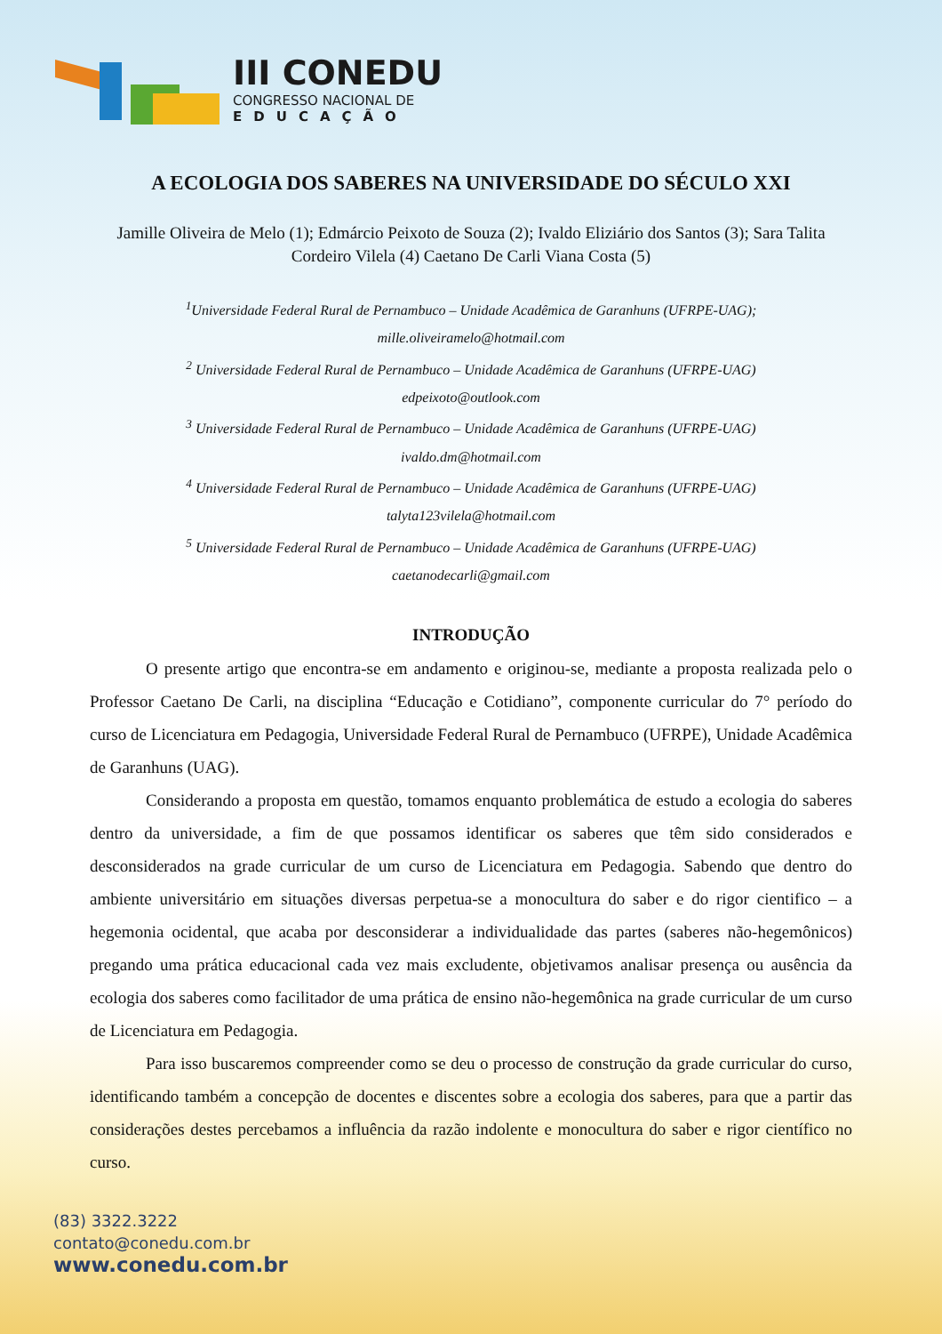III CONEDU
CONGRESSO NACIONAL DE
EDUCAÇÃO
A ECOLOGIA DOS SABERES NA UNIVERSIDADE DO SÉCULO XXI
Jamille Oliveira de Melo (1); Edmárcio Peixoto de Souza (2); Ivaldo Eliziário dos Santos (3); Sara Talita Cordeiro Vilela (4) Caetano De Carli Viana Costa (5)
<sup>1</sup> Universidade Federal Rural de Pernambuco – Unidade Acadêmica de Garanhuns (UFRPE-UAG);
mille.oliveiramelo@hotmail.com
<sup>2</sup> Universidade Federal Rural de Pernambuco – Unidade Acadêmica de Garanhuns (UFRPE-UAG)
edpeixoto@outlook.com
<sup>3</sup> Universidade Federal Rural de Pernambuco – Unidade Acadêmica de Garanhuns (UFRPE-UAG)
ivaldo.dm@hotmail.com
<sup>4</sup> Universidade Federal Rural de Pernambuco – Unidade Acadêmica de Garanhuns (UFRPE-UAG)
talyta123vilela@hotmail.com
<sup>5</sup> Universidade Federal Rural de Pernambuco – Unidade Acadêmica de Garanhuns (UFRPE-UAG)
caetanodecarli@gmail.com
INTRODUÇÃO
O presente artigo que encontra-se em andamento e originou-se, mediante a proposta realizada pelo o Professor Caetano De Carli, na disciplina “Educação e Cotidiano”, componente curricular do 7° período do curso de Licenciatura em Pedagogia, Universidade Federal Rural de Pernambuco (UFRPE), Unidade Acadêmica de Garanhuns (UAG).
Considerando a proposta em questão, tomamos enquanto problemática de estudo a ecologia do saberes dentro da universidade, a fim de que possamos identificar os saberes que têm sido considerados e desconsiderados na grade curricular de um curso de Licenciatura em Pedagogia. Sabendo que dentro do ambiente universitário em situações diversas perpetua-se a monocultura do saber e do rigor cientifico – a hegemonia ocidental, que acaba por desconsiderar a individualidade das partes (saberes não-hegemônicos) pregando uma prática educacional cada vez mais excludente, objetivamos analisar presença ou ausência da ecologia dos saberes como facilitador de uma prática de ensino não-hegemônica na grade curricular de um curso de Licenciatura em Pedagogia.
Para isso buscaremos compreender como se deu o processo de construção da grade curricular do curso, identificando também a concepção de docentes e discentes sobre a ecologia dos saberes, para que a partir das considerações destes percebamos a influência da razão indolente e monocultura do saber e rigor científico no curso.
(83) 3322.3222
contato@conedu.com.br
www.conedu.com.br